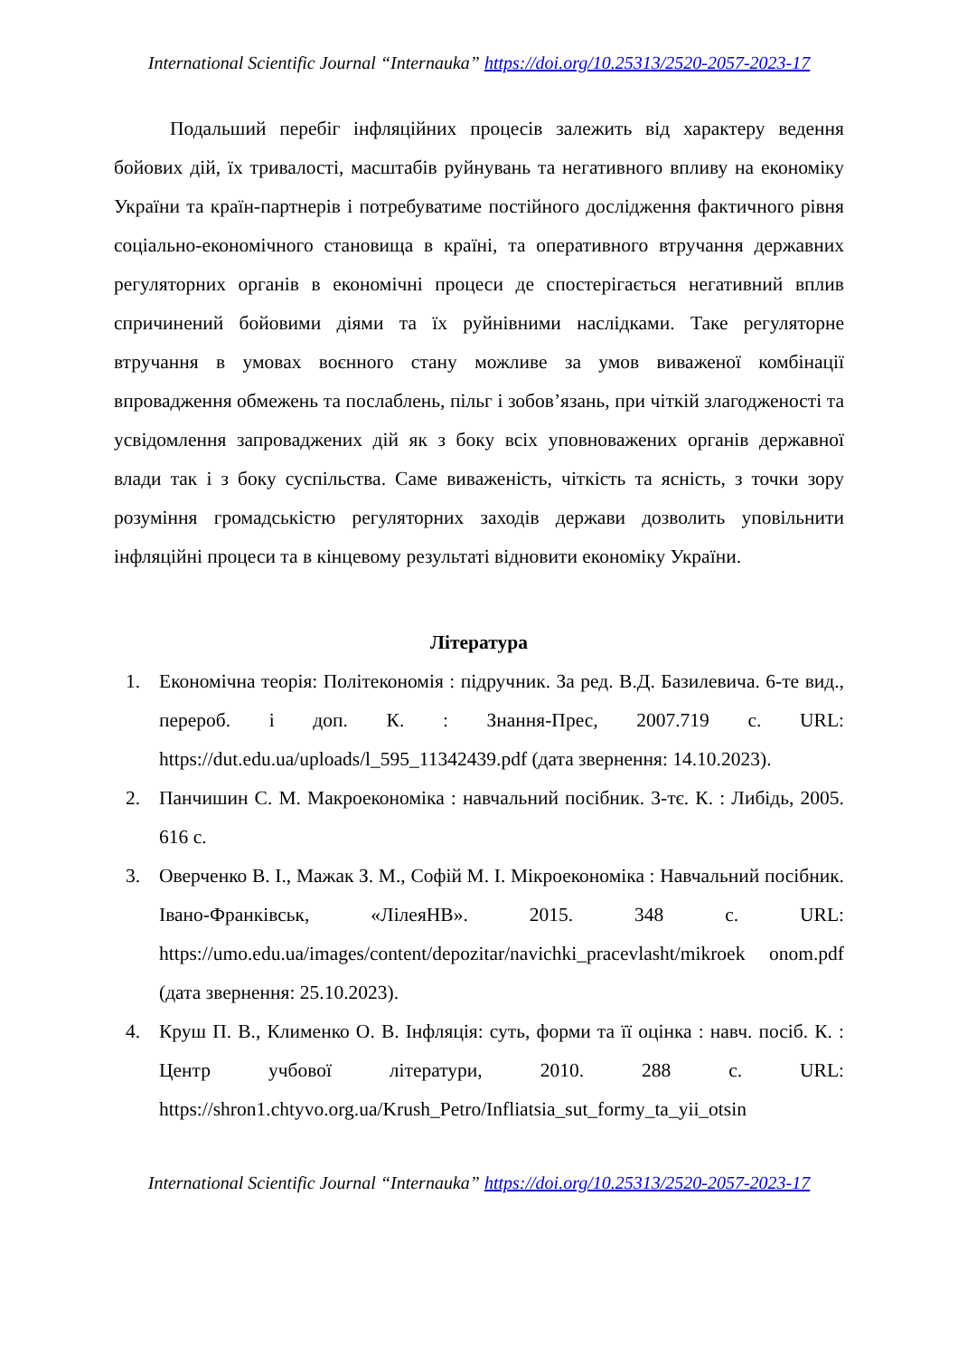International Scientific Journal “Internauka” https://doi.org/10.25313/2520-2057-2023-17
Подальший перебіг інфляційних процесів залежить від характеру ведення бойових дій, їх тривалості, масштабів руйнувань та негативного впливу на економіку України та країн-партнерів і потребуватиме постійного дослідження фактичного рівня соціально-економічного становища в країні, та оперативного втручання державних регуляторних органів в економічні процеси де спостерігається негативний вплив спричинений бойовими діями та їх руйнівними наслідками. Таке регуляторне втручання в умовах воєнного стану можливе за умов виваженої комбінації впровадження обмежень та послаблень, пільг і зобов’язань, при чіткій злагодженості та усвідомлення запроваджених дій як з боку всіх уповноважених органів державної влади так і з боку суспільства. Саме виваженість, чіткість та ясність, з точки зору розуміння громадськістю регуляторних заходів держави дозволить уповільнити інфляційні процеси та в кінцевому результаті відновити економіку України.
Література
1. Економічна теорія: Політекономія : підручник. За ред. В.Д. Базилевича. 6-те вид., перероб. і доп. К. : Знання-Прес, 2007.719 с. URL: https://dut.edu.ua/uploads/l_595_11342439.pdf (дата звернення: 14.10.2023).
2. Панчишин С. М. Макроекономіка : навчальний посібник. 3-тє. К. : Либідь, 2005. 616 с.
3. Оверченко В. І., Мажак З. М., Софій М. І. Мікроекономіка : Навчальний посібник. Івано-Франківськ, «ЛілеяНВ». 2015. 348 с. URL: https://umo.edu.ua/images/content/depozitar/navichki_pracevlasht/mikroek onom.pdf (дата звернення: 25.10.2023).
4. Круш П. В., Клименко О. В. Інфляція: суть, форми та її оцінка : навч. посіб. К. : Центр учбової літератури, 2010. 288 с. URL: https://shron1.chtyvo.org.ua/Krush_Petro/Infliatsia_sut_formy_ta_yii_otsin
International Scientific Journal “Internauka” https://doi.org/10.25313/2520-2057-2023-17